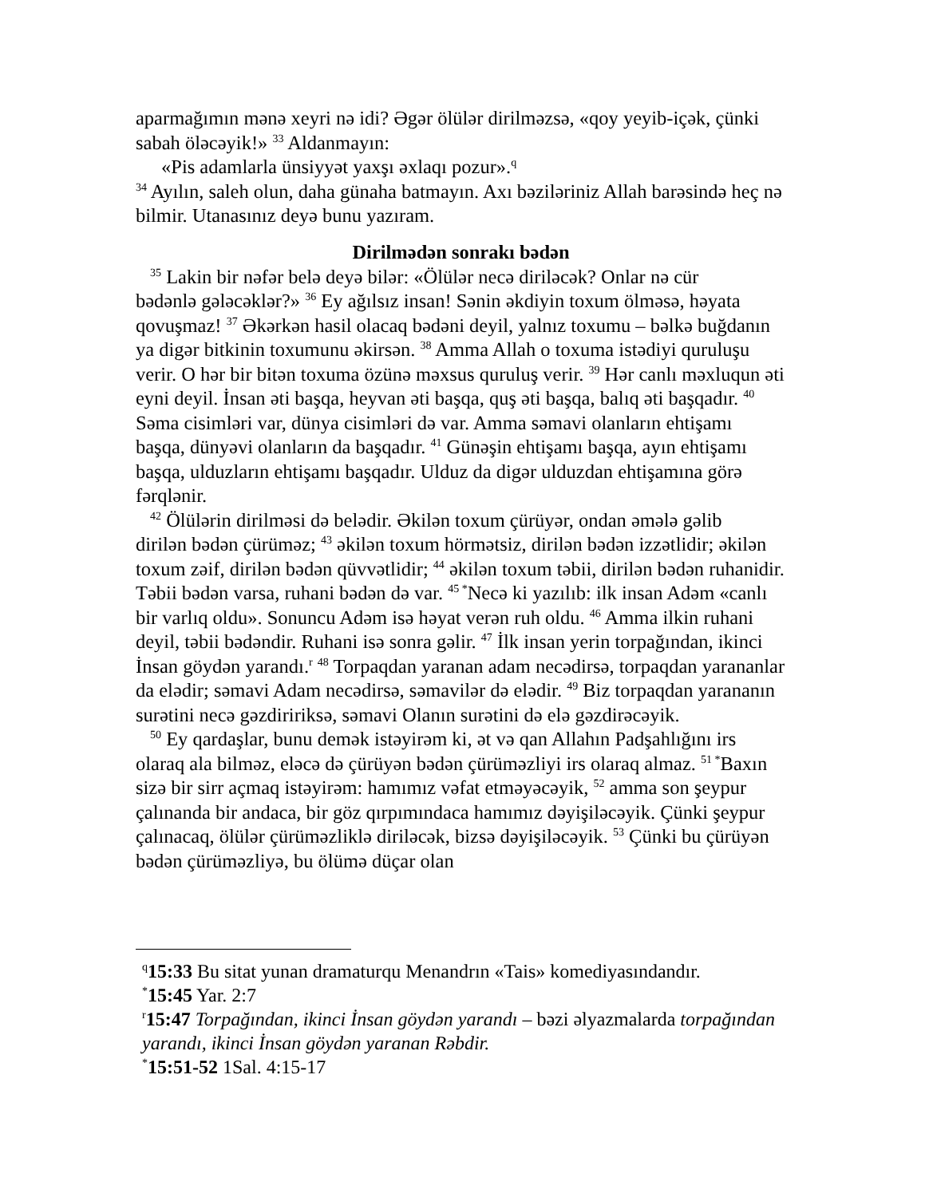aparmağımın mənə xeyri nə idi? Əgər ölülər dirilməzsə, «qoy yeyib-içək, çünki sabah öləcəyik!» <sup>33</sup> Aldanmayın:
«Pis adamlarla ünsiyyət yaxşı əxlaqı pozur».<sup>q</sup>
<sup>34</sup> Ayılın, saleh olun, daha günaha batmayın. Axı bəziləriniz Allah barəsində heç nə bilmir. Utanasınız deyə bunu yazıram.
Dirilmədən sonrakı bədən
<sup>35</sup> Lakin bir nəfər belə deyə bilər: «Ölülər necə diriləcək? Onlar nə cür
bədənlə gələcəklər?» <sup>36</sup> Ey ağılsız insan! Sənin əkdiyin toxum ölməsə, həyata qovuşmaz! <sup>37</sup> Əkərkən hasil olacaq bədəni deyil, yalnız toxumu – bəlkə buğdanın ya digər bitkinin toxumunu əkirsən. <sup>38</sup> Amma Allah o toxuma istədiyi quruluşu verir. O hər bir bitən toxuma özünə məxsus quruluş verir. <sup>39</sup> Hər canlı məxluqun əti eyni deyil. İnsan əti başqa, heyvan əti başqa, quş əti başqa, balıq əti başqadır. <sup>40</sup> Səma cisimləri var, dünya cisimləri də var. Amma səmavi olanların ehtişamı başqa, dünyəvi olanların da başqadır. <sup>41</sup> Günəşin ehtişamı başqa, ayın ehtişamı başqa, ulduzların ehtişamı başqadır. Ulduz da digər ulduzdan ehtişamına görə fərqlənir.
<sup>42</sup> Ölülərin dirilməsi də belədir. Əkilən toxum çürüyər, ondan əmələ gəlib
dirilən bədən çürüməz; <sup>43</sup> əkilən toxum hörmətsiz, dirilən bədən izzətlidir; əkilən toxum zəif, dirilən bədən qüvvətlidir; <sup>44</sup> əkilən toxum təbii, dirilən bədən ruhanidir. Təbii bədən varsa, ruhani bədən də var. <sup>45 *</sup>Necə ki yazılıb: ilk insan Adəm «canlı bir varlıq oldu». Sonuncu Adəm isə həyat verən ruh oldu. <sup>46</sup> Amma ilkin ruhani deyil, təbii bədəndir. Ruhani isə sonra gəlir. <sup>47</sup> İlk insan yerin torpağından, ikinci İnsan göydən yarandı.<sup>r</sup> <sup>48</sup> Torpaqdan yaranan adam necədirsə, torpaqdan yarananlar da elədir; səmavi Adam necədirsə, səmavilər də elədir. <sup>49</sup> Biz torpaqdan yarananın surətini necə gəzdiririksə, səmavi Olanın surətini də elə gəzdirəcəyik.
<sup>50</sup> Ey qardaşlar, bunu demək istəyirəm ki, ət və qan Allahın Padşahlığını irs
olaraq ala bilməz, eləcə də çürüyən bədən çürüməzliyi irs olaraq almaz. <sup>51 *</sup>Baxın sizə bir sirr açmaq istəyirəm: hamımız vəfat etməyəcəyik, <sup>52</sup> amma son şeypur çalınanda bir andaca, bir göz qırpımındaca hamımız dəyişiləcəyik. Çünki şeypur çalınacaq, ölülər çürüməzliklə diriləcək, bizsə dəyişiləcəyik. <sup>53</sup> Çünki bu çürüyən bədən çürüməzliyə, bu ölümə düçar olan
<sup>q</sup> 15:33 Bu sitat yunan dramaturqu Menandrın «Tais» komediyasındandır.
<sup>*</sup> 15:45 Yar. 2:7
<sup>r</sup> 15:47 Torpağından, ikinci İnsan göydən yarandı – bəzi əlyazmalarda torpağından yarandı, ikinci İnsan göydən yaranan Rəbdir.
<sup>*</sup> 15:51-52 1Sal. 4:15-17